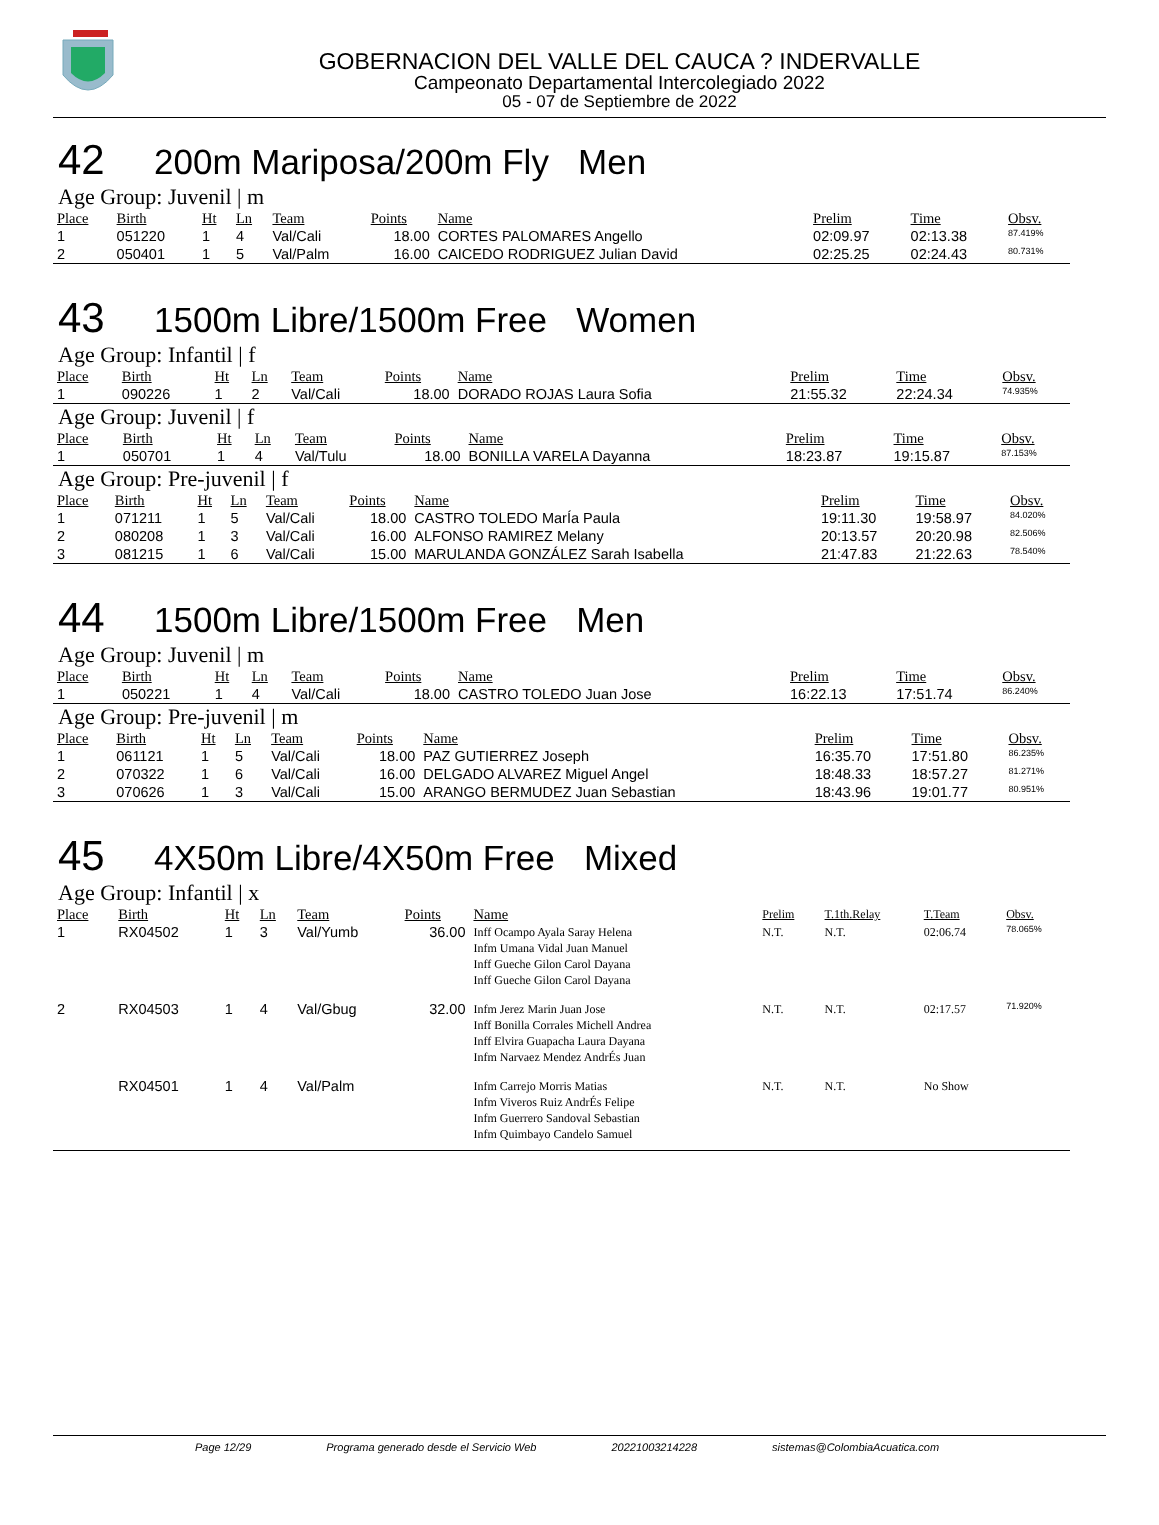GOBERNACION DEL VALLE DEL CAUCA ? INDERVALLE
Campeonato Departamental Intercolegiado 2022
05 - 07 de Septiembre de 2022
42 200m Mariposa/200m Fly Men
Age Group: Juvenil | m
| Place | Birth | Ht | Ln | Team | Points | Name | Prelim | Time | Obsv. |
| --- | --- | --- | --- | --- | --- | --- | --- | --- | --- |
| 1 | 051220 | 1 | 4 | Val/Cali | 18.00 | CORTES PALOMARES Angello | 02:09.97 | 02:13.38 | 87.419% |
| 2 | 050401 | 1 | 5 | Val/Palm | 16.00 | CAICEDO RODRIGUEZ Julian David | 02:25.25 | 02:24.43 | 80.731% |
43 1500m Libre/1500m Free Women
Age Group: Infantil | f
| Place | Birth | Ht | Ln | Team | Points | Name | Prelim | Time | Obsv. |
| --- | --- | --- | --- | --- | --- | --- | --- | --- | --- |
| 1 | 090226 | 1 | 2 | Val/Cali | 18.00 | DORADO ROJAS Laura Sofia | 21:55.32 | 22:24.34 | 74.935% |
Age Group: Juvenil | f
| Place | Birth | Ht | Ln | Team | Points | Name | Prelim | Time | Obsv. |
| --- | --- | --- | --- | --- | --- | --- | --- | --- | --- |
| 1 | 050701 | 1 | 4 | Val/Tulu | 18.00 | BONILLA VARELA Dayanna | 18:23.87 | 19:15.87 | 87.153% |
Age Group: Pre-juvenil | f
| Place | Birth | Ht | Ln | Team | Points | Name | Prelim | Time | Obsv. |
| --- | --- | --- | --- | --- | --- | --- | --- | --- | --- |
| 1 | 071211 | 1 | 5 | Val/Cali | 18.00 | CASTRO TOLEDO MarÍa Paula | 19:11.30 | 19:58.97 | 84.020% |
| 2 | 080208 | 1 | 3 | Val/Cali | 16.00 | ALFONSO RAMIREZ Melany | 20:13.57 | 20:20.98 | 82.506% |
| 3 | 081215 | 1 | 6 | Val/Cali | 15.00 | MARULANDA GONZÁLEZ Sarah Isabella | 21:47.83 | 21:22.63 | 78.540% |
44 1500m Libre/1500m Free Men
Age Group: Juvenil | m
| Place | Birth | Ht | Ln | Team | Points | Name | Prelim | Time | Obsv. |
| --- | --- | --- | --- | --- | --- | --- | --- | --- | --- |
| 1 | 050221 | 1 | 4 | Val/Cali | 18.00 | CASTRO TOLEDO Juan Jose | 16:22.13 | 17:51.74 | 86.240% |
Age Group: Pre-juvenil | m
| Place | Birth | Ht | Ln | Team | Points | Name | Prelim | Time | Obsv. |
| --- | --- | --- | --- | --- | --- | --- | --- | --- | --- |
| 1 | 061121 | 1 | 5 | Val/Cali | 18.00 | PAZ GUTIERREZ Joseph | 16:35.70 | 17:51.80 | 86.235% |
| 2 | 070322 | 1 | 6 | Val/Cali | 16.00 | DELGADO ALVAREZ Miguel Angel | 18:48.33 | 18:57.27 | 81.271% |
| 3 | 070626 | 1 | 3 | Val/Cali | 15.00 | ARANGO BERMUDEZ Juan Sebastian | 18:43.96 | 19:01.77 | 80.951% |
45 4X50m Libre/4X50m Free Mixed
Age Group: Infantil | x
| Place | Birth | Ht | Ln | Team | Points | Name | Prelim | T.1th.Relay | T.Team | Obsv. |
| --- | --- | --- | --- | --- | --- | --- | --- | --- | --- | --- |
| 1 | RX04502 | 1 | 3 | Val/Yumb | 36.00 | Inff Ocampo Ayala Saray Helena Infm Umana Vidal Juan Manuel Inff Gueche Gilon Carol Dayana Inff Gueche Gilon Carol Dayana | N.T. | N.T. | 02:06.74 | 78.065% |
| 2 | RX04503 | 1 | 4 | Val/Gbug | 32.00 | Infm Jerez Marin Juan Jose Inff Bonilla Corrales Michell Andrea Inff Elvira Guapacha Laura Dayana Infm Narvaez Mendez AndrÉs Juan | N.T. | N.T. | 02:17.57 | 71.920% |
| | RX04501 | 1 | 4 | Val/Palm | | Infm Carrejo Morris Matias Infm Viveros Ruiz AndrÉs Felipe Infm Guerrero Sandoval Sebastian Infm Quimbayo Candelo Samuel | N.T. | N.T. | No Show | |
Page 12/29 Programa generado desde el Servicio Web 20221003214228 sistemas@ColombiaAcuatica.com